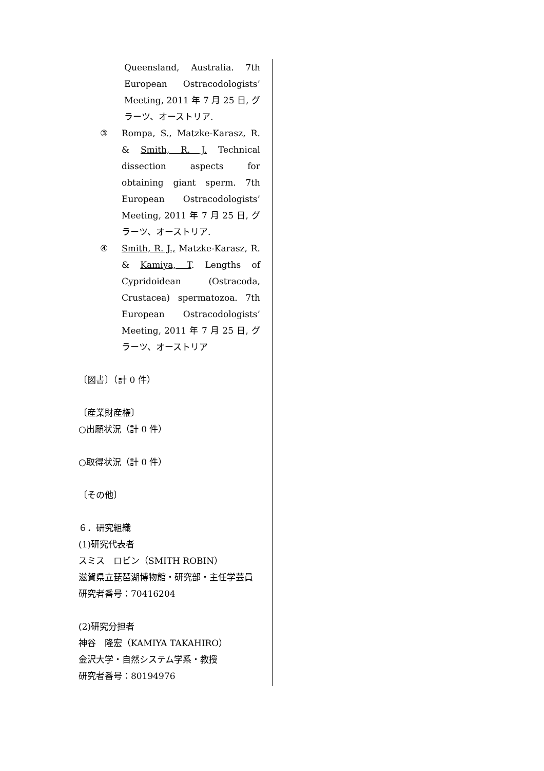Queensland, Australia. 7th European Ostracodologists’ Meeting, 2011 年 7 月 25 日, グラーツ、オーストリア.
③ Rompa, S., Matzke-Karasz, R. & Smith, R. J. Technical dissection aspects for obtaining giant sperm. 7th European Ostracodologists’ Meeting, 2011 年 7 月 25 日, グラーツ、オーストリア.
④ Smith, R. J., Matzke-Karasz, R. & Kamiya, T. Lengths of Cypridoidean (Ostracoda, Crustacea) spermatozoa. 7th European Ostracodologists’ Meeting, 2011 年 7 月 25 日, グラーツ、オーストリア
〔図書〕（計 0 件）
〔産業財産権〕
○出願状況（計 0 件）
○取得状況（計 0 件）
〔その他〕
６．研究組織
(1)研究代表者
スミス　ロビン（SMITH ROBIN）
滋賀県立琵琶湖博物館・研究部・主任学芸員
研究者番号：70416204
(2)研究分担者
神谷　隆宏（KAMIYA TAKAHIRO）
金沢大学・自然システム学系・教授
研究者番号：80194976